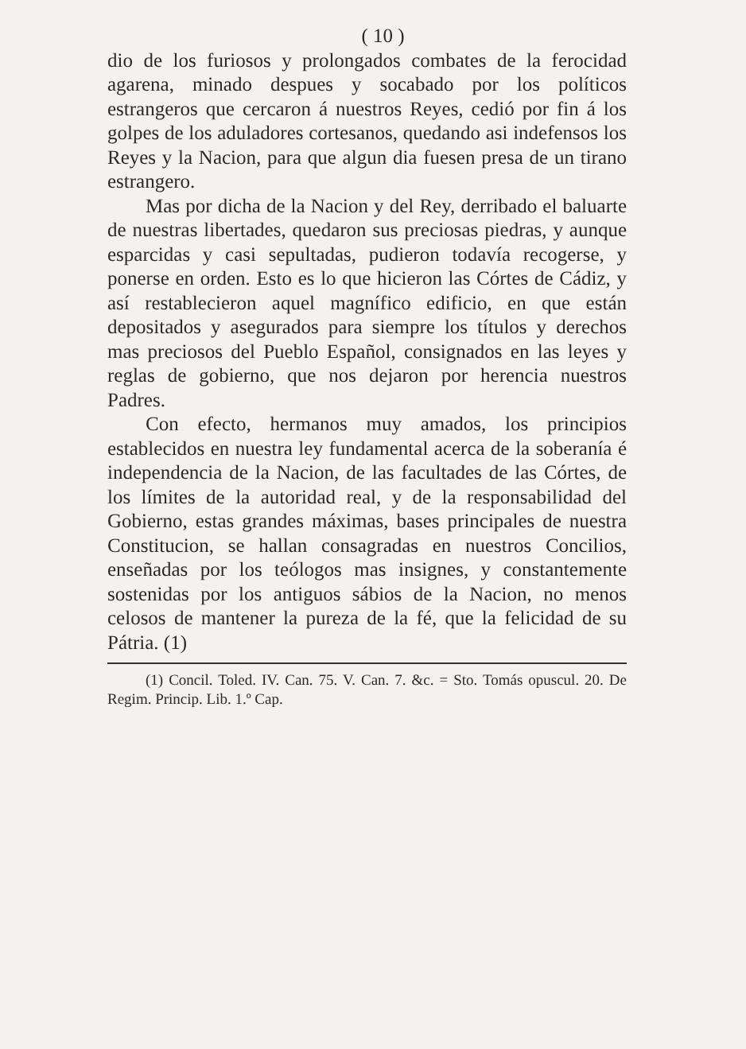( 10 )
dio de los furiosos y prolongados combates de la ferocidad agarena, minado despues y socabado por los políticos estrangeros que cercaron á nuestros Reyes, cedió por fin á los golpes de los aduladores cortesanos, quedando asi indefensos los Reyes y la Nacion, para que algun dia fuesen presa de un tirano estrangero.
Mas por dicha de la Nacion y del Rey, derribado el baluarte de nuestras libertades, quedaron sus preciosas piedras, y aunque esparcidas y casi sepultadas, pudieron todavía recogerse, y ponerse en orden. Esto es lo que hicieron las Córtes de Cádiz, y así restablecieron aquel magnífico edificio, en que están depositados y asegurados para siempre los títulos y derechos mas preciosos del Pueblo Español, consignados en las leyes y reglas de gobierno, que nos dejaron por herencia nuestros Padres.
Con efecto, hermanos muy amados, los principios establecidos en nuestra ley fundamental acerca de la soberanía é independencia de la Nacion, de las facultades de las Córtes, de los límites de la autoridad real, y de la responsabilidad del Gobierno, estas grandes máximas, bases principales de nuestra Constitucion, se hallan consagradas en nuestros Concilios, enseñadas por los teólogos mas insignes, y constantemente sostenidas por los antiguos sábios de la Nacion, no menos celosos de mantener la pureza de la fé, que la felicidad de su Pátria. (1)
(1) Concil. Toled. IV. Can. 75. V. Can. 7. &c. = Sto. Tomás opuscul. 20. De Regim. Princip. Lib. 1.º Cap.